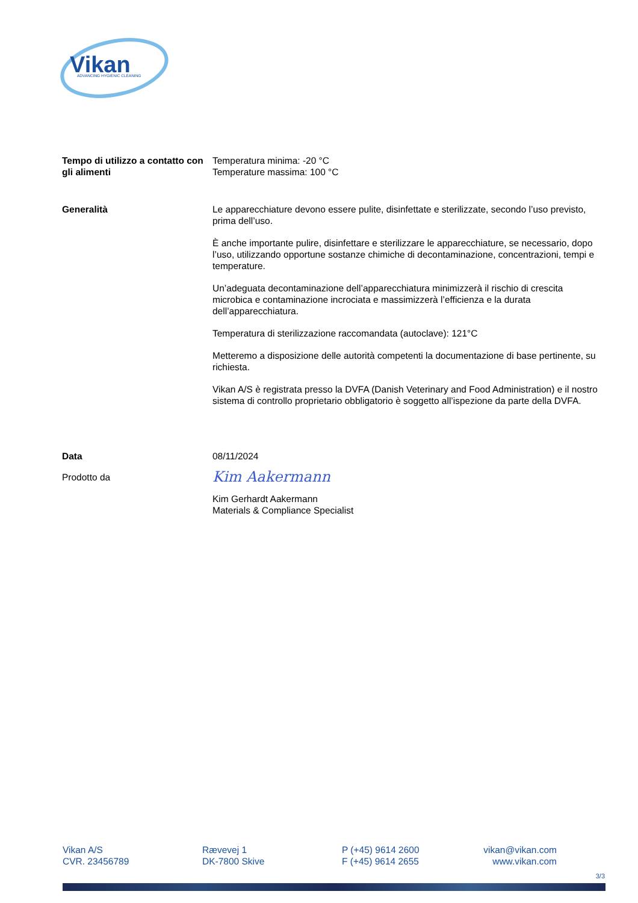Vikan
ADVANCING HYGIENIC CLEANING
Tempo di utilizzo a contatto con gli alimenti
Temperatura minima: -20 °C
Temperature massima: 100 °C
Generalità Le apparecchiature devono essere pulite, disinfettate e sterilizzate, secondo l’uso previsto, prima dell’uso.
È anche importante pulire, disinfettare e sterilizzare le apparecchiature, se necessario, dopo l’uso, utilizzando opportune sostanze chimiche di decontaminazione, concentrazioni, tempi e temperature.
Un’adeguata decontaminazione dell’apparecchiatura minimizzerà il rischio di crescita microbica e contaminazione incrociata e massimizzerà l’efficienza e la durata dell’apparecchiatura.
Temperatura di sterilizzazione raccomandata (autoclave): 121°C
Metteremo a disposizione delle autorità competenti la documentazione di base pertinente, su richiesta.
Vikan A/S è registrata presso la DVFA (Danish Veterinary and Food Administration) e il nostro sistema di controllo proprietario obbligatorio è soggetto all’ispezione da parte della DVFA.
Data 08/11/2024
Prodotto da
Kim Aakermann
Kim Gerhardt Aakermann
Materials & Compliance Specialist
Vikan A/S
CVR. 23456789
Rævevej 1
DK-7800 Skive
P (+45) 9614 2600
F (+45) 9614 2655
vikan@vikan.com
www.vikan.com
3/3